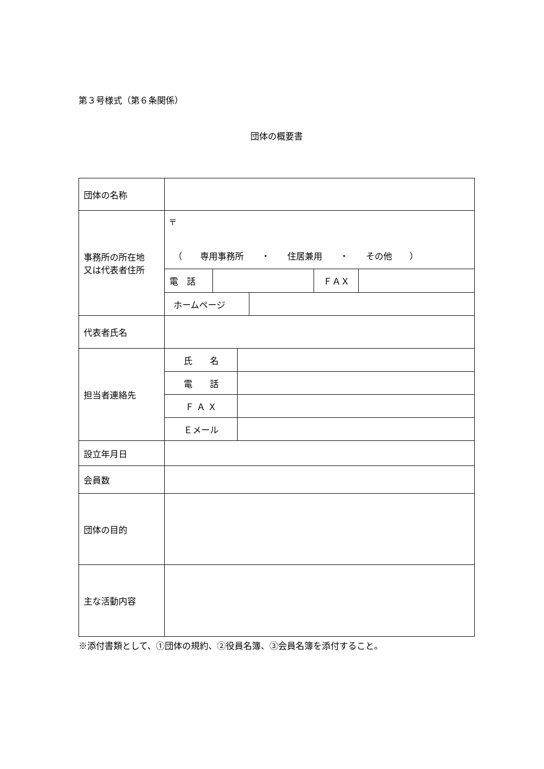第３号様式（第６条関係）
団体の概要書
| 団体の名称 | | | | |
| 事務所の所在地 又は代表者住所 | 〒 （ 専用事務所 ・ 住居兼用 ・ その他 ） | | | |
| | 電 話 | | ＦＡＸ | |
| | / ホームページ / / | | | |
| 代表者氏名 | | | | |
| 担当者連絡先 | / 氏 名 / / | | | |
| | / 電 話 / / | | | |
| | / Ｆ Ａ Ｘ / / | | | |
| | / Ｅメール / / | | | |
| 設立年月日 | | | | |
| 会員数 | | | | |
| 団体の目的 | | | | |
| 主な活動内容 | | | | |
※添付書類として、①団体の規約、②役員名簿、③会員名簿を添付すること。